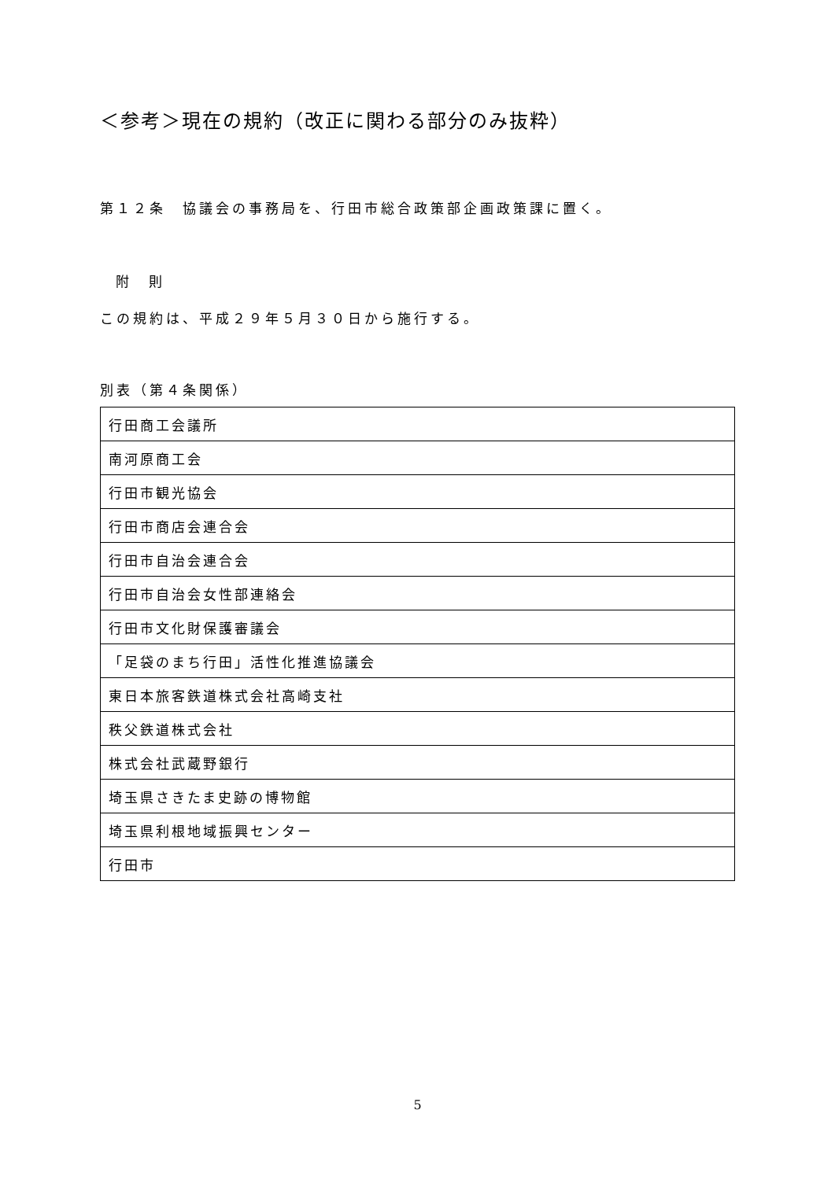＜参考＞現在の規約（改正に関わる部分のみ抜粋）
第１２条　協議会の事務局を、行田市総合政策部企画政策課に置く。
附　則
この規約は、平成２９年５月３０日から施行する。
別表（第４条関係）
| 行田商工会議所 |
| 南河原商工会 |
| 行田市観光協会 |
| 行田市商店会連合会 |
| 行田市自治会連合会 |
| 行田市自治会女性部連絡会 |
| 行田市文化財保護審議会 |
| 「足袋のまち行田」活性化推進協議会 |
| 東日本旅客鉄道株式会社高崎支社 |
| 秩父鉄道株式会社 |
| 株式会社武蔵野銀行 |
| 埼玉県さきたま史跡の博物館 |
| 埼玉県利根地域振興センター |
| 行田市 |
5